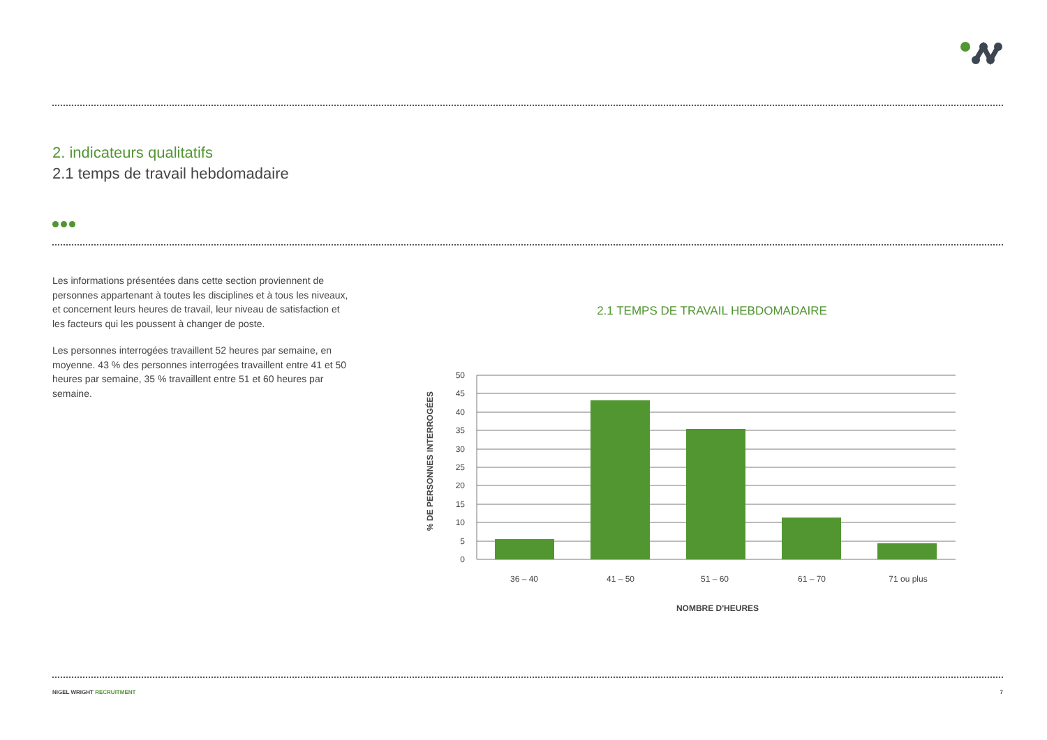2. indicateurs qualitatifs
2.1 temps de travail hebdomadaire
Les informations présentées dans cette section proviennent de personnes appartenant à toutes les disciplines et à tous les niveaux, et concernent leurs heures de travail, leur niveau de satisfaction et les facteurs qui les poussent à changer de poste.
Les personnes interrogées travaillent 52 heures par semaine, en moyenne. 43 % des personnes interrogées travaillent entre 41 et 50 heures par semaine, 35 % travaillent entre 51 et 60 heures par semaine.
2.1 TEMPS DE TRAVAIL HEBDOMADAIRE
% DE PERSONNES INTERROGÉES
50
45
40
35
30
25
20
15
10
5
0
36 – 40
41 – 50
51 – 60
61 – 70
71 ou plus
NOMBRE D'HEURES
NIGEL WRIGHT RECRUITMENT 7